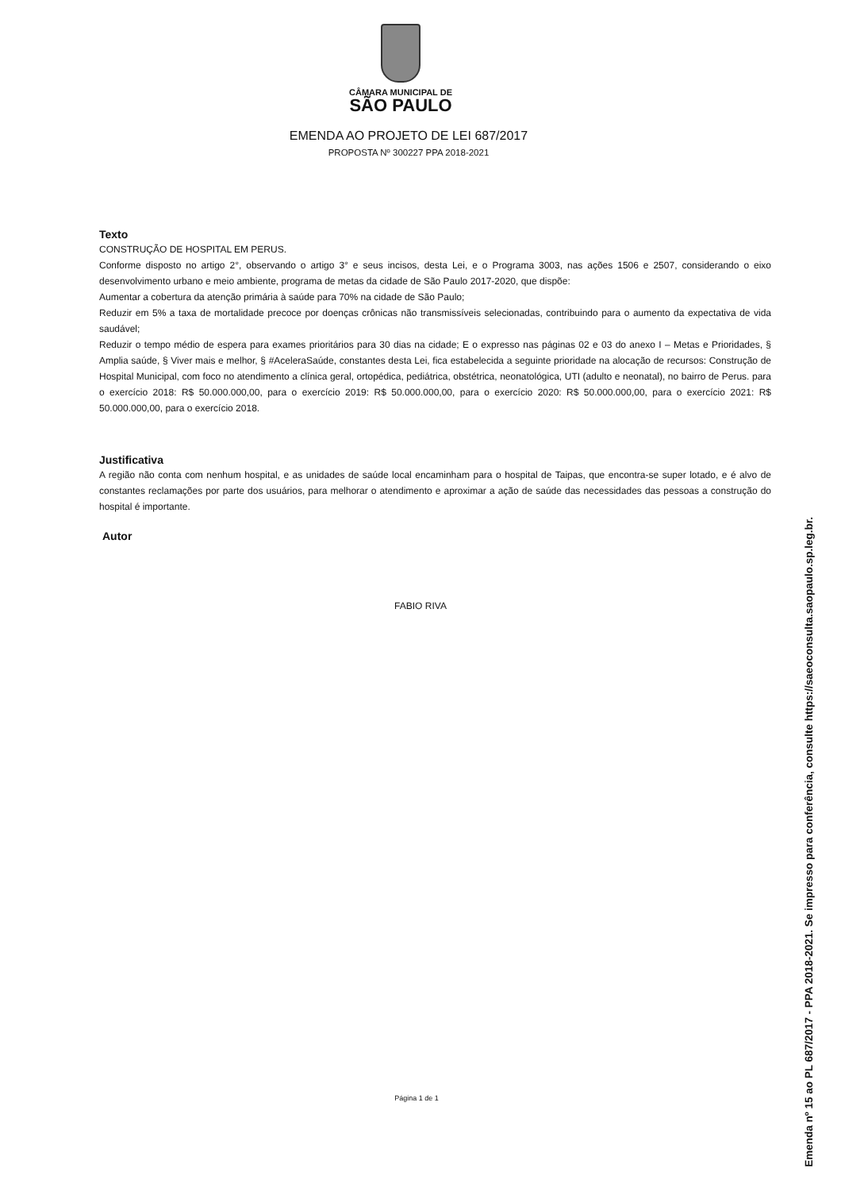CÂMARA MUNICIPAL DE
SÃO PAULO
EMENDA AO PROJETO DE LEI 687/2017
PROPOSTA Nº 300227 PPA 2018-2021
Texto
CONSTRUÇÃO DE HOSPITAL EM PERUS.
Conforme disposto no artigo 2°, observando o artigo 3° e seus incisos, desta Lei, e o Programa 3003, nas ações 1506 e 2507, considerando o eixo desenvolvimento urbano e meio ambiente, programa de metas da cidade de São Paulo 2017-2020, que dispõe:
Aumentar a cobertura da atenção primária à saúde para 70% na cidade de São Paulo;
Reduzir em 5% a taxa de mortalidade precoce por doenças crônicas não transmissíveis selecionadas, contribuindo para o aumento da expectativa de vida saudável;
Reduzir o tempo médio de espera para exames prioritários para 30 dias na cidade; E o expresso nas páginas 02 e 03 do anexo I – Metas e Prioridades, § Amplia saúde, § Viver mais e melhor, § #AceleraSaúde, constantes desta Lei, fica estabelecida a seguinte prioridade na alocação de recursos: Construção de Hospital Municipal, com foco no atendimento a clínica geral, ortopédica, pediátrica, obstétrica, neonatológica, UTI (adulto e neonatal), no bairro de Perus. para o exercício 2018: R$ 50.000.000,00, para o exercício 2019: R$ 50.000.000,00, para o exercício 2020: R$ 50.000.000,00, para o exercício 2021: R$ 50.000.000,00, para o exercício 2018.
Justificativa
A região não conta com nenhum hospital, e as unidades de saúde local encaminham para o hospital de Taipas, que encontra-se super lotado, e é alvo de constantes reclamações por parte dos usuários, para melhorar o atendimento e aproximar a ação de saúde das necessidades das pessoas a construção do hospital é importante.
Autor
FABIO RIVA
Página 1 de 1
Emenda nº 15 ao PL 687/2017 - PPA 2018-2021. Se impresso para conferência, consulte https://saeoconsulta.saopaulo.sp.leg.br.